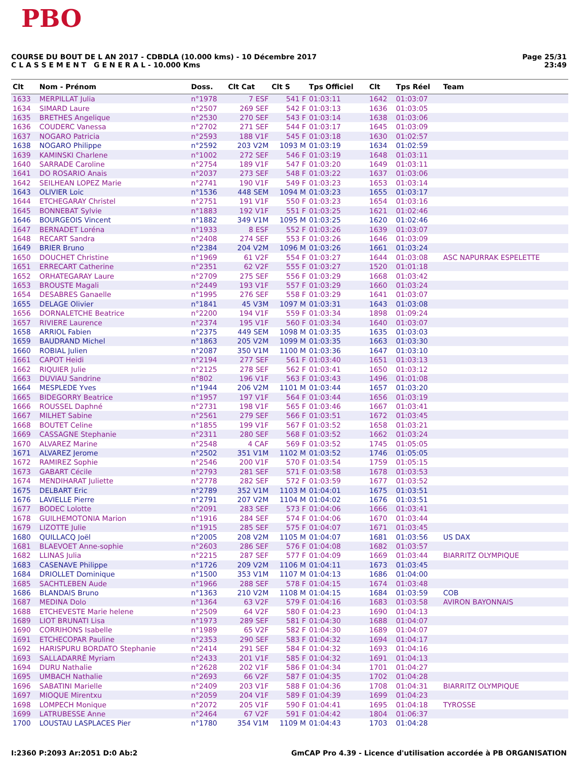PBO
COURSE DU BOUT DE L AN 2017 - CDBDLA (10.000 kms) - 10 Décembre 2017
C L A S S E M E N T G E N E R A L - 10.000 Kms
Page 25/31
23:49
| Clt | Nom - Prénom | Doss. | Clt Cat | Clt S | Tps Officiel | Clt | Tps Réel | Team |
| --- | --- | --- | --- | --- | --- | --- | --- | --- |
| 1633 | MERPILLAT Julia | n°1978 | 7 ESF | 541 F | 01:03:11 | 1642 | 01:03:07 | |
| 1634 | SIMARD Laure | n°2507 | 269 SEF | 542 F | 01:03:13 | 1636 | 01:03:05 | |
| 1635 | BRETHES Angelique | n°2530 | 270 SEF | 543 F | 01:03:14 | 1638 | 01:03:06 | |
| 1636 | COUDERC Vanessa | n°2702 | 271 SEF | 544 F | 01:03:17 | 1645 | 01:03:09 | |
| 1637 | NOGARO Patricia | n°2593 | 188 V1F | 545 F | 01:03:18 | 1630 | 01:02:57 | |
| 1638 | NOGARO Philippe | n°2592 | 203 V2M | 1093 M | 01:03:19 | 1634 | 01:02:59 | |
| 1639 | KAMINSKI Charlene | n°1002 | 272 SEF | 546 F | 01:03:19 | 1648 | 01:03:11 | |
| 1640 | SARRADE Caroline | n°2754 | 189 V1F | 547 F | 01:03:20 | 1649 | 01:03:11 | |
| 1641 | DO ROSARIO Anais | n°2037 | 273 SEF | 548 F | 01:03:22 | 1637 | 01:03:06 | |
| 1642 | SEILHEAN LOPEZ Marie | n°2741 | 190 V1F | 549 F | 01:03:23 | 1653 | 01:03:14 | |
| 1643 | OLIVIER Loic | n°1536 | 448 SEM | 1094 M | 01:03:23 | 1655 | 01:03:17 | |
| 1644 | ETCHEGARAY Christel | n°2751 | 191 V1F | 550 F | 01:03:23 | 1654 | 01:03:16 | |
| 1645 | BONNEBAT Sylvie | n°1883 | 192 V1F | 551 F | 01:03:25 | 1621 | 01:02:46 | |
| 1646 | BOURGEOIS Vincent | n°1882 | 349 V1M | 1095 M | 01:03:25 | 1620 | 01:02:46 | |
| 1647 | BERNADET Loréna | n°1933 | 8 ESF | 552 F | 01:03:26 | 1639 | 01:03:07 | |
| 1648 | RECART Sandra | n°2408 | 274 SEF | 553 F | 01:03:26 | 1646 | 01:03:09 | |
| 1649 | BRIER Bruno | n°2384 | 204 V2M | 1096 M | 01:03:26 | 1661 | 01:03:24 | |
| 1650 | DOUCHET Christine | n°1969 | 61 V2F | 554 F | 01:03:27 | 1644 | 01:03:08 | ASC NAPURRAK ESPELETTE |
| 1651 | ERRECART Catherine | n°2351 | 62 V2F | 555 F | 01:03:27 | 1520 | 01:01:18 | |
| 1652 | ORHATEGARAY Laure | n°2709 | 275 SEF | 556 F | 01:03:29 | 1668 | 01:03:42 | |
| 1653 | BROUSTE Magali | n°2449 | 193 V1F | 557 F | 01:03:29 | 1660 | 01:03:24 | |
| 1654 | DESABRES Ganaelle | n°1995 | 276 SEF | 558 F | 01:03:29 | 1641 | 01:03:07 | |
| 1655 | DELAGE Olivier | n°1841 | 45 V3M | 1097 M | 01:03:31 | 1643 | 01:03:08 | |
| 1656 | DORNALETCHE Beatrice | n°2200 | 194 V1F | 559 F | 01:03:34 | 1898 | 01:09:24 | |
| 1657 | RIVIERE Laurence | n°2374 | 195 V1F | 560 F | 01:03:34 | 1640 | 01:03:07 | |
| 1658 | ARRIOL Fabien | n°2375 | 449 SEM | 1098 M | 01:03:35 | 1635 | 01:03:03 | |
| 1659 | BAUDRAND Michel | n°1863 | 205 V2M | 1099 M | 01:03:35 | 1663 | 01:03:30 | |
| 1660 | ROBIAL Julien | n°2087 | 350 V1M | 1100 M | 01:03:36 | 1647 | 01:03:10 | |
| 1661 | CAPOT Heidi | n°2194 | 277 SEF | 561 F | 01:03:40 | 1651 | 01:03:13 | |
| 1662 | RIQUIER Julie | n°2125 | 278 SEF | 562 F | 01:03:41 | 1650 | 01:03:12 | |
| 1663 | DUVIAU Sandrine | n°802 | 196 V1F | 563 F | 01:03:43 | 1496 | 01:01:08 | |
| 1664 | MESPLEDE Yves | n°1944 | 206 V2M | 1101 M | 01:03:44 | 1657 | 01:03:20 | |
| 1665 | BIDEGORRY Beatrice | n°1957 | 197 V1F | 564 F | 01:03:44 | 1656 | 01:03:19 | |
| 1666 | ROUSSEL Daphné | n°2731 | 198 V1F | 565 F | 01:03:46 | 1667 | 01:03:41 | |
| 1667 | MILHET Sabine | n°2561 | 279 SEF | 566 F | 01:03:51 | 1672 | 01:03:45 | |
| 1668 | BOUTET Celine | n°1855 | 199 V1F | 567 F | 01:03:52 | 1658 | 01:03:21 | |
| 1669 | CASSAGNE Stephanie | n°2311 | 280 SEF | 568 F | 01:03:52 | 1662 | 01:03:24 | |
| 1670 | ALVAREZ Marine | n°2548 | 4 CAF | 569 F | 01:03:52 | 1745 | 01:05:05 | |
| 1671 | ALVAREZ Jerome | n°2502 | 351 V1M | 1102 M | 01:03:52 | 1746 | 01:05:05 | |
| 1672 | RAMIREZ Sophie | n°2546 | 200 V1F | 570 F | 01:03:54 | 1759 | 01:05:15 | |
| 1673 | GABART Cécile | n°2793 | 281 SEF | 571 F | 01:03:58 | 1678 | 01:03:53 | |
| 1674 | MENDIHARAT Juliette | n°2778 | 282 SEF | 572 F | 01:03:59 | 1677 | 01:03:52 | |
| 1675 | DELBART Eric | n°2789 | 352 V1M | 1103 M | 01:04:01 | 1675 | 01:03:51 | |
| 1676 | LAVIELLE Pierre | n°2791 | 207 V2M | 1104 M | 01:04:02 | 1676 | 01:03:51 | |
| 1677 | BODEC Lolotte | n°2091 | 283 SEF | 573 F | 01:04:06 | 1666 | 01:03:41 | |
| 1678 | GUILHEMOTONIA Marion | n°1916 | 284 SEF | 574 F | 01:04:06 | 1670 | 01:03:44 | |
| 1679 | LIZOTTE Julie | n°1915 | 285 SEF | 575 F | 01:04:07 | 1671 | 01:03:45 | |
| 1680 | QUILLACQ Joël | n°2005 | 208 V2M | 1105 M | 01:04:07 | 1681 | 01:03:56 | US DAX |
| 1681 | BLAEVOET Anne-sophie | n°2603 | 286 SEF | 576 F | 01:04:08 | 1682 | 01:03:57 | |
| 1682 | LLINAS Julia | n°2215 | 287 SEF | 577 F | 01:04:09 | 1669 | 01:03:44 | BIARRITZ OLYMPIQUE |
| 1683 | CASENAVE Philippe | n°1726 | 209 V2M | 1106 M | 01:04:11 | 1673 | 01:03:45 | |
| 1684 | DRIOLLET Dominique | n°1500 | 353 V1M | 1107 M | 01:04:13 | 1686 | 01:04:00 | |
| 1685 | SACHTLEBEN Aude | n°1966 | 288 SEF | 578 F | 01:04:15 | 1674 | 01:03:48 | |
| 1686 | BLANDAIS Bruno | n°1363 | 210 V2M | 1108 M | 01:04:15 | 1684 | 01:03:59 | COB |
| 1687 | MEDINA Dolo | n°1364 | 63 V2F | 579 F | 01:04:16 | 1683 | 01:03:58 | AVIRON BAYONNAIS |
| 1688 | ETCHEVESTE Marie helene | n°2509 | 64 V2F | 580 F | 01:04:23 | 1690 | 01:04:13 | |
| 1689 | LIOT BRUNATI Lisa | n°1973 | 289 SEF | 581 F | 01:04:30 | 1688 | 01:04:07 | |
| 1690 | CORRIHONS Isabelle | n°1989 | 65 V2F | 582 F | 01:04:30 | 1689 | 01:04:07 | |
| 1691 | ETCHECOPAR Pauline | n°2353 | 290 SEF | 583 F | 01:04:32 | 1694 | 01:04:17 | |
| 1692 | HARISPURU BORDATO Stephanie | n°2414 | 291 SEF | 584 F | 01:04:32 | 1693 | 01:04:16 | |
| 1693 | SALLADARRÉ Myriam | n°2433 | 201 V1F | 585 F | 01:04:32 | 1691 | 01:04:13 | |
| 1694 | DURU Nathalie | n°2628 | 202 V1F | 586 F | 01:04:34 | 1701 | 01:04:27 | |
| 1695 | UMBACH Nathalie | n°2693 | 66 V2F | 587 F | 01:04:35 | 1702 | 01:04:28 | |
| 1696 | SABATINI Marielle | n°2409 | 203 V1F | 588 F | 01:04:36 | 1708 | 01:04:31 | BIARRITZ OLYMPIQUE |
| 1697 | MIOQUE Mirentxu | n°2059 | 204 V1F | 589 F | 01:04:39 | 1699 | 01:04:23 | |
| 1698 | LOMPECH Monique | n°2072 | 205 V1F | 590 F | 01:04:41 | 1695 | 01:04:18 | TYROSSE |
| 1699 | LATRUBESSE Anne | n°2464 | 67 V2F | 591 F | 01:04:42 | 1804 | 01:06:37 | |
| 1700 | LOUSTAU LASPLACES Pier | n°1780 | 354 V1M | 1109 M | 01:04:43 | 1703 | 01:04:28 | |
I:2360 P:2093 Ar:2051 D:0 Ab:2 GmCAP Pro 4.39 - Licence d'utilisation accordée à PB ORGANISATION